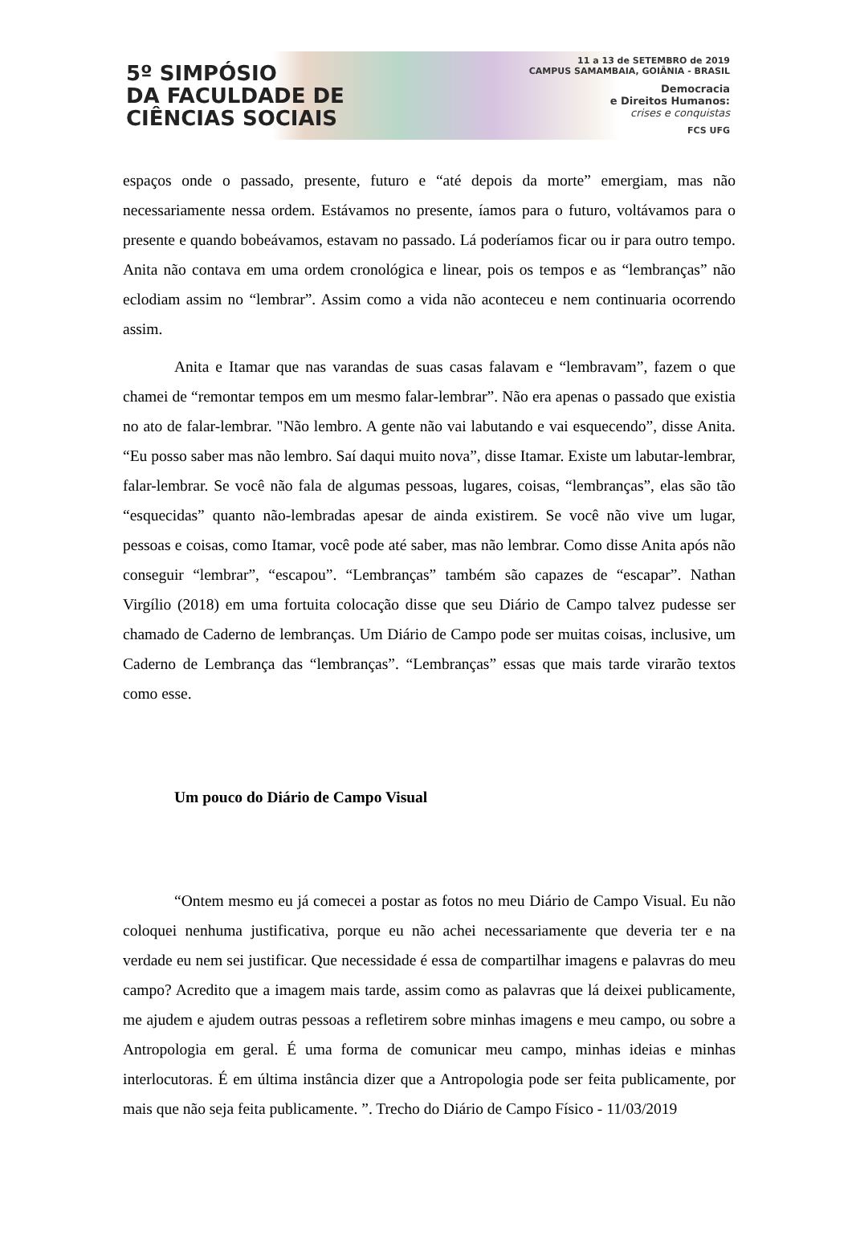5º SIMPÓSIO
DA FACULDADE DE
CIÊNCIAS SOCIAIS
11 a 13 de SETEMBRO de 2019
CAMPUS SAMAMBAIA, GOIÂNIA - BRASIL
Democracia
e Direitos Humanos:
crises e conquistas
FCS UFG
espaços onde o passado, presente, futuro e “até depois da morte” emergiam, mas não necessariamente nessa ordem. Estávamos no presente, íamos para o futuro, voltávamos para o presente e quando bobeávamos, estavam no passado. Lá poderíamos ficar ou ir para outro tempo. Anita não contava em uma ordem cronológica e linear, pois os tempos e as “lembranças” não eclodiam assim no “lembrar”. Assim como a vida não aconteceu e nem continuaria ocorrendo assim.
Anita e Itamar que nas varandas de suas casas falavam e “lembravam”, fazem o que chamei de “remontar tempos em um mesmo falar-lembrar”. Não era apenas o passado que existia no ato de falar-lembrar. "Não lembro. A gente não vai labutando e vai esquecendo”, disse Anita. “Eu posso saber mas não lembro. Saí daqui muito nova”, disse Itamar. Existe um labutar-lembrar, falar-lembrar. Se você não fala de algumas pessoas, lugares, coisas, “lembranças”, elas são tão “esquecidas” quanto não-lembradas apesar de ainda existirem. Se você não vive um lugar, pessoas e coisas, como Itamar, você pode até saber, mas não lembrar. Como disse Anita após não conseguir “lembrar”, “escapou”. “Lembranças” também são capazes de “escapar”. Nathan Virgílio (2018) em uma fortuita colocação disse que seu Diário de Campo talvez pudesse ser chamado de Caderno de lembranças. Um Diário de Campo pode ser muitas coisas, inclusive, um Caderno de Lembrança das “lembranças”. “Lembranças” essas que mais tarde virarão textos como esse.
Um pouco do Diário de Campo Visual
“Ontem mesmo eu já comecei a postar as fotos no meu Diário de Campo Visual. Eu não coloquei nenhuma justificativa, porque eu não achei necessariamente que deveria ter e na verdade eu nem sei justificar. Que necessidade é essa de compartilhar imagens e palavras do meu campo? Acredito que a imagem mais tarde, assim como as palavras que lá deixei publicamente, me ajudem e ajudem outras pessoas a refletirem sobre minhas imagens e meu campo, ou sobre a Antropologia em geral. É uma forma de comunicar meu campo, minhas ideias e minhas interlocutoras. É em última instância dizer que a Antropologia pode ser feita publicamente, por mais que não seja feita publicamente. ”. Trecho do Diário de Campo Físico - 11/03/2019